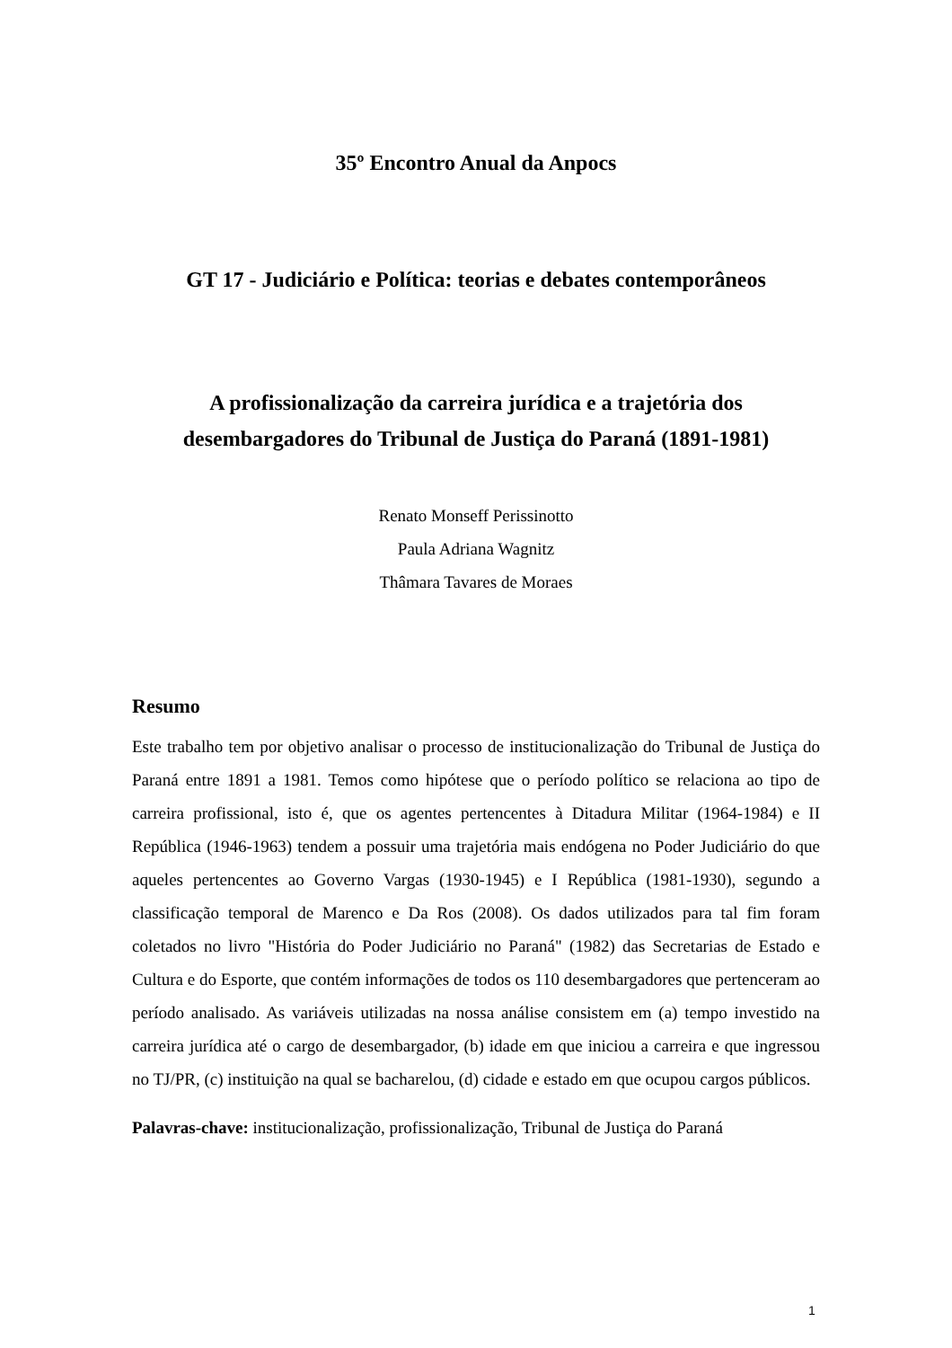35º Encontro Anual da Anpocs
GT 17 - Judiciário e Política: teorias e debates contemporâneos
A profissionalização da carreira jurídica e a trajetória dos
desembargadores do Tribunal de Justiça do Paraná (1891-1981)
Renato Monseff Perissinotto
Paula Adriana Wagnitz
Thâmara Tavares de Moraes
Resumo
Este trabalho tem por objetivo analisar o processo de institucionalização do Tribunal de Justiça do Paraná entre 1891 a 1981. Temos como hipótese que o período político se relaciona ao tipo de carreira profissional, isto é, que os agentes pertencentes à Ditadura Militar (1964-1984) e II República (1946-1963) tendem a possuir uma trajetória mais endógena no Poder Judiciário do que aqueles pertencentes ao Governo Vargas (1930-1945) e I República (1981-1930), segundo a classificação temporal de Marenco e Da Ros (2008). Os dados utilizados para tal fim foram coletados no livro "História do Poder Judiciário no Paraná" (1982) das Secretarias de Estado e Cultura e do Esporte, que contém informações de todos os 110 desembargadores que pertenceram ao período analisado. As variáveis utilizadas na nossa análise consistem em (a) tempo investido na carreira jurídica até o cargo de desembargador, (b) idade em que iniciou a carreira e que ingressou no TJ/PR, (c) instituição na qual se bacharelou, (d) cidade e estado em que ocupou cargos públicos.
Palavras-chave: institucionalização, profissionalização, Tribunal de Justiça do Paraná
1